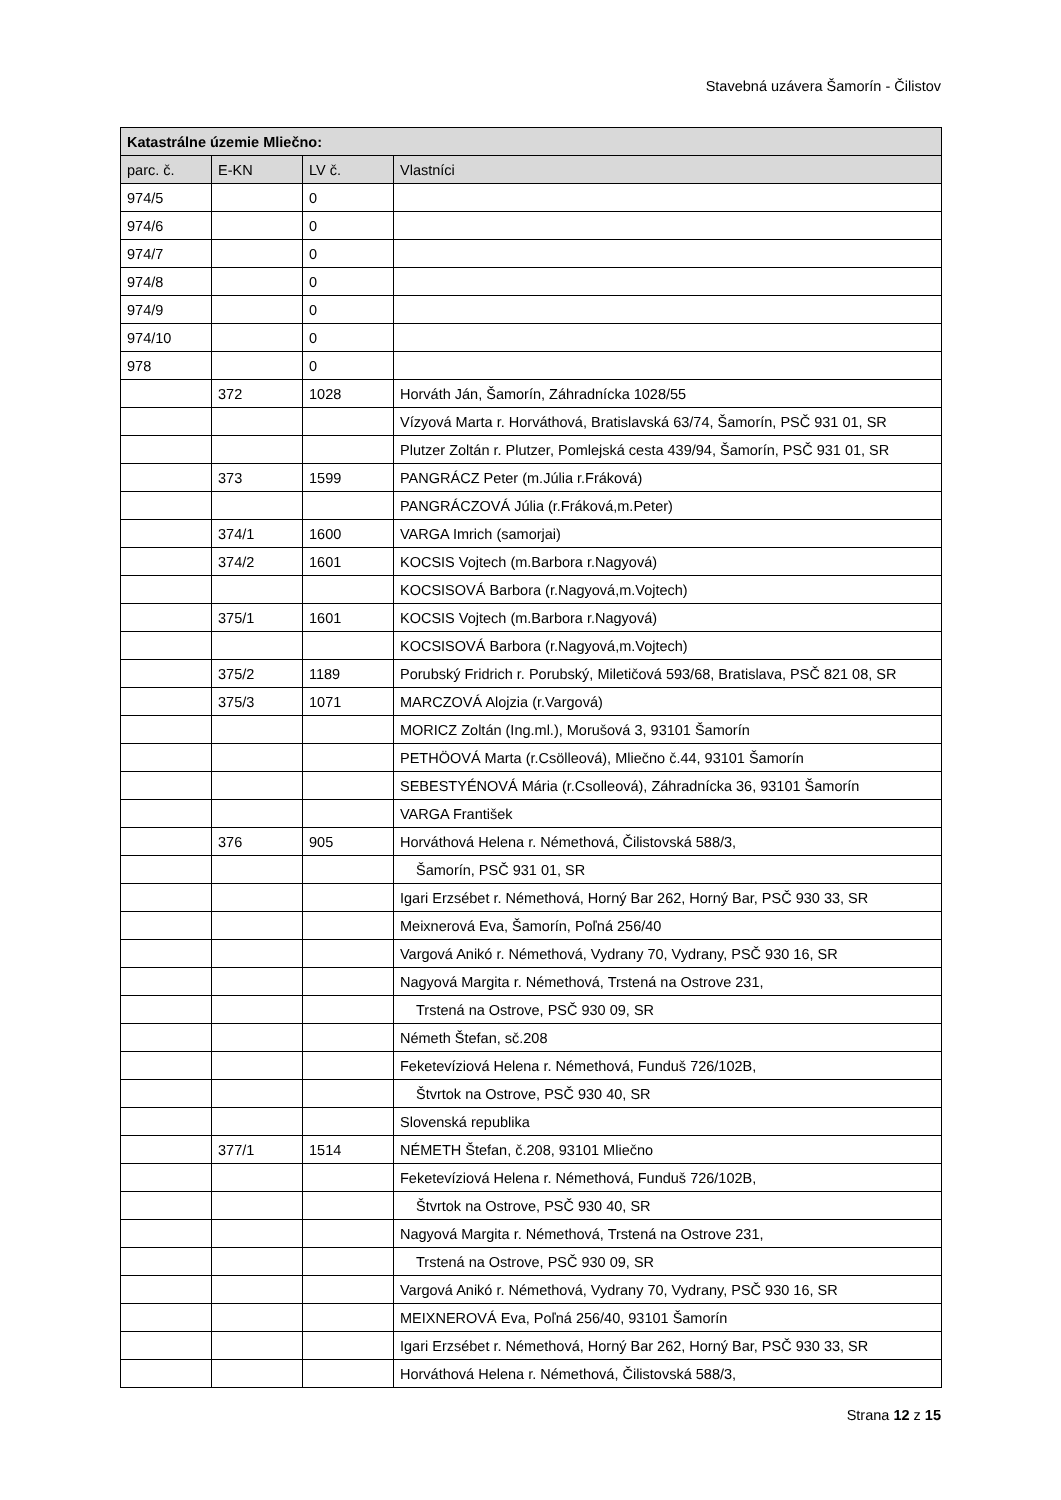Stavebná uzávera Šamorín - Čilistov
| Katastrálne územie Mliečno: | | | |
| --- | --- | --- | --- |
| parc. č. | E-KN | LV č. | Vlastníci |
| 974/5 | | 0 | |
| 974/6 | | 0 | |
| 974/7 | | 0 | |
| 974/8 | | 0 | |
| 974/9 | | 0 | |
| 974/10 | | 0 | |
| 978 | | 0 | |
| | 372 | 1028 | Horváth Ján, Šamorín, Záhradnícka 1028/55 |
| | | | Vízyová Marta r. Horváthová, Bratislavská 63/74, Šamorín, PSČ 931 01, SR |
| | | | Plutzer Zoltán r. Plutzer, Pomlejská cesta 439/94, Šamorín, PSČ 931 01, SR |
| | 373 | 1599 | PANGRÁCZ Peter (m.Júlia r.Fráková) |
| | | | PANGRÁCZOVÁ Júlia (r.Fráková,m.Peter) |
| | 374/1 | 1600 | VARGA Imrich (samorjai) |
| | 374/2 | 1601 | KOCSIS Vojtech (m.Barbora r.Nagyová) |
| | | | KOCSISOVÁ Barbora (r.Nagyová,m.Vojtech) |
| | 375/1 | 1601 | KOCSIS Vojtech (m.Barbora r.Nagyová) |
| | | | KOCSISOVÁ Barbora (r.Nagyová,m.Vojtech) |
| | 375/2 | 1189 | Porubský Fridrich r. Porubský, Miletičová 593/68, Bratislava, PSČ 821 08, SR |
| | 375/3 | 1071 | MARCZOVÁ Alojzia (r.Vargová) |
| | | | MORICZ Zoltán (Ing.ml.), Morušová 3, 93101 Šamorín |
| | | | PETHÖOVÁ Marta (r.Csölleová), Mliečno č.44, 93101 Šamorín |
| | | | SEBESTYÉNOVÁ Mária (r.Csolleová), Záhradnícka 36, 93101 Šamorín |
| | | | VARGA František |
| | 376 | 905 | Horváthová Helena r. Némethová, Čilistovská 588/3, |
| | | | Šamorín, PSČ 931 01, SR |
| | | | Igari Erzsébet r. Némethová, Horný Bar 262, Horný Bar, PSČ 930 33, SR |
| | | | Meixnerová Eva, Šamorín, Poľná 256/40 |
| | | | Vargová Anikó r. Némethová, Vydrany 70, Vydrany, PSČ 930 16, SR |
| | | | Nagyová Margita r. Némethová, Trstená na Ostrove 231, |
| | | | Trstená na Ostrove, PSČ 930 09, SR |
| | | | Németh Štefan, sč.208 |
| | | | Feketevíziová Helena r. Némethová, Funduš 726/102B, |
| | | | Štvrtok na Ostrove, PSČ 930 40, SR |
| | | | Slovenská republika |
| | 377/1 | 1514 | NÉMETH Štefan, č.208, 93101 Mliečno |
| | | | Feketevíziová Helena r. Némethová, Funduš 726/102B, |
| | | | Štvrtok na Ostrove, PSČ 930 40, SR |
| | | | Nagyová Margita r. Némethová, Trstená na Ostrove 231, |
| | | | Trstená na Ostrove, PSČ 930 09, SR |
| | | | Vargová Anikó r. Némethová, Vydrany 70, Vydrany, PSČ 930 16, SR |
| | | | MEIXNEROVÁ Eva, Poľná 256/40, 93101 Šamorín |
| | | | Igari Erzsébet r. Némethová, Horný Bar 262, Horný Bar, PSČ 930 33, SR |
| | | | Horváthová Helena r. Némethová, Čilistovská 588/3, |
Strana 12 z 15